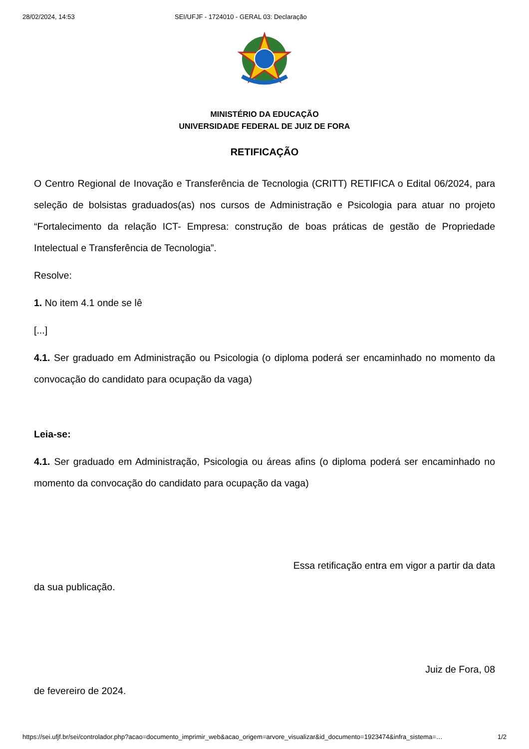28/02/2024, 14:53 SEI/UFJF - 1724010 - GERAL 03: Declaração
MINISTÉRIO DA EDUCAÇÃO
UNIVERSIDADE FEDERAL DE JUIZ DE FORA
RETIFICAÇÃO
O Centro Regional de Inovação e Transferência de Tecnologia (CRITT) RETIFICA o Edital 06/2024, para seleção de bolsistas graduados(as) nos cursos de Administração e Psicologia para atuar no projeto “Fortalecimento da relação ICT- Empresa: construção de boas práticas de gestão de Propriedade Intelectual e Transferência de Tecnologia”.
Resolve:
1. No item 4.1 onde se lê
[...]
4.1. Ser graduado em Administração ou Psicologia (o diploma poderá ser encaminhado no momento da convocação do candidato para ocupação da vaga)
Leia-se:
4.1. Ser graduado em Administração, Psicologia ou áreas afins (o diploma poderá ser encaminhado no momento da convocação do candidato para ocupação da vaga)
Essa retificação entra em vigor a partir da data
da sua publicação.
Juiz de Fora, 08
de fevereiro de 2024.
https://sei.ufjf.br/sei/controlador.php?acao=documento_imprimir_web&acao_origem=arvore_visualizar&id_documento=1923474&infra_sistema=… 1/2